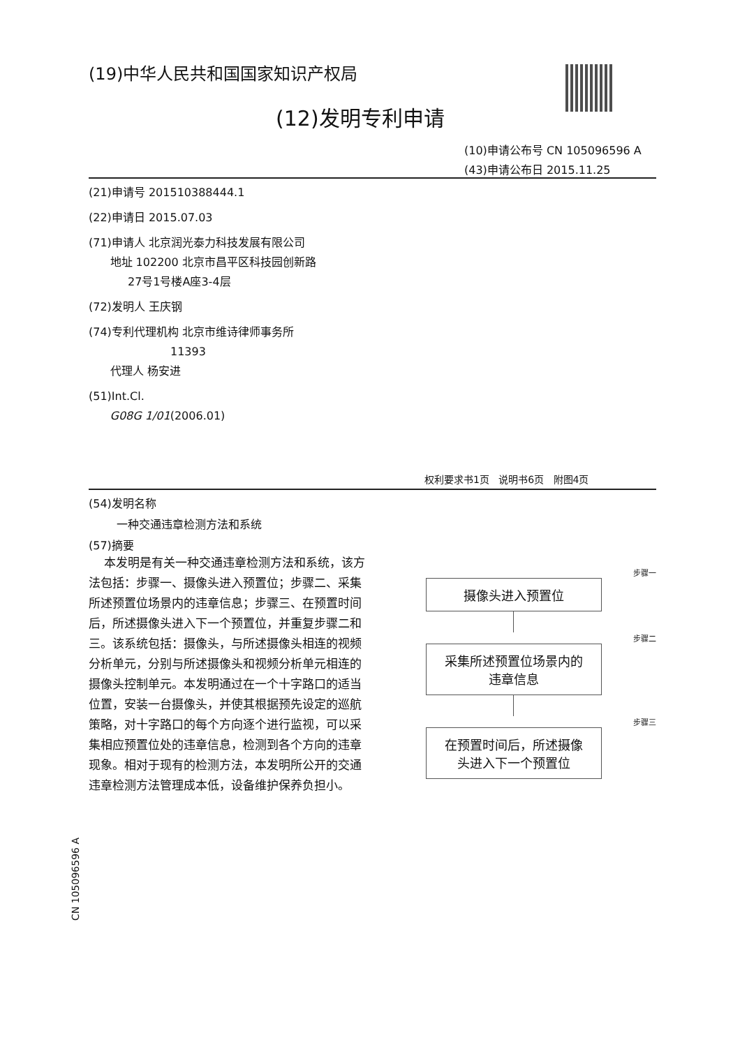(19)中华人民共和国国家知识产权局
(12)发明专利申请
(10)申请公布号 CN 105096596 A
(43)申请公布日 2015.11.25
(21)申请号 201510388444.1
(22)申请日 2015.07.03
(71)申请人 北京润光泰力科技发展有限公司
地址 102200 北京市昌平区科技园创新路
27号1号楼A座3-4层
(72)发明人 王庆钢
(74)专利代理机构 北京市维诗律师事务所
11393
代理人 杨安进
(51)Int.Cl.
G08G 1/01(2006.01)
权利要求书1页 说明书6页 附图4页
(54)发明名称
一种交通违章检测方法和系统
(57)摘要
本发明是有关一种交通违章检测方法和系统，该方法包括：步骤一、摄像头进入预置位；步骤二、采集所述预置位场景内的违章信息；步骤三、在预置时间后，所述摄像头进入下一个预置位，并重复步骤二和三。该系统包括：摄像头，与所述摄像头相连的视频分析单元，分别与所述摄像头和视频分析单元相连的摄像头控制单元。本发明通过在一个十字路口的适当位置，安装一台摄像头，并使其根据预先设定的巡航策略，对十字路口的每个方向逐个进行监视，可以采集相应预置位处的违章信息，检测到各个方向的违章现象。相对于现有的检测方法，本发明所公开的交通违章检测方法管理成本低，设备维护保养负担小。
步骤一
摄像头进入预置位
步骤二
采集所述预置位场景内的
违章信息
步骤三
在预置时间后，所述摄像
头进入下一个预置位
CN 105096596 A